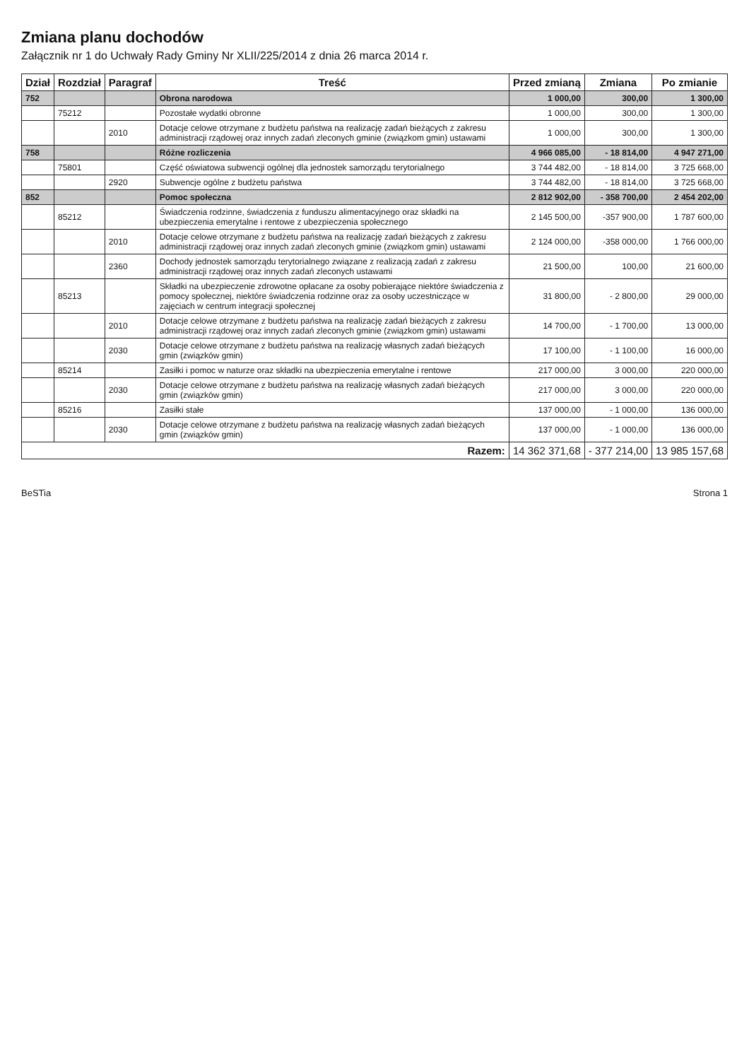Zmiana planu dochodów
Załącznik nr 1 do Uchwały Rady Gminy Nr XLII/225/2014 z dnia 26 marca 2014 r.
| Dział | Rozdział | Paragraf | Treść | Przed zmianą | Zmiana | Po zmianie |
| --- | --- | --- | --- | --- | --- | --- |
| 752 | | | Obrona narodowa | 1 000,00 | 300,00 | 1 300,00 |
| | 75212 | | Pozostałe wydatki obronne | 1 000,00 | 300,00 | 1 300,00 |
| | | 2010 | Dotacje celowe otrzymane z budżetu państwa na realizację zadań bieżących z zakresu administracji rządowej oraz innych zadań zleconych gminie (związkom gmin) ustawami | 1 000,00 | 300,00 | 1 300,00 |
| 758 | | | Różne rozliczenia | 4 966 085,00 | - 18 814,00 | 4 947 271,00 |
| | 75801 | | Część oświatowa subwencji ogólnej dla jednostek samorządu terytorialnego | 3 744 482,00 | - 18 814,00 | 3 725 668,00 |
| | | 2920 | Subwencje ogólne z budżetu państwa | 3 744 482,00 | - 18 814,00 | 3 725 668,00 |
| 852 | | | Pomoc społeczna | 2 812 902,00 | - 358 700,00 | 2 454 202,00 |
| | 85212 | | Świadczenia rodzinne, świadczenia z funduszu alimentacyjnego oraz składki na ubezpieczenia emerytalne i rentowe z ubezpieczenia społecznego | 2 145 500,00 | -357 900,00 | 1 787 600,00 |
| | | 2010 | Dotacje celowe otrzymane z budżetu państwa na realizację zadań bieżących z zakresu administracji rządowej oraz innych zadań zleconych gminie (związkom gmin) ustawami | 2 124 000,00 | -358 000,00 | 1 766 000,00 |
| | | 2360 | Dochody jednostek samorządu terytorialnego związane z realizacją zadań z zakresu administracji rządowej oraz innych zadań zleconych ustawami | 21 500,00 | 100,00 | 21 600,00 |
| | 85213 | | Składki na ubezpieczenie zdrowotne opłacane za osoby pobierające niektóre świadczenia z pomocy społecznej, niektóre świadczenia rodzinne oraz za osoby uczestniczące w zajęciach w centrum integracji społecznej | 31 800,00 | - 2 800,00 | 29 000,00 |
| | | 2010 | Dotacje celowe otrzymane z budżetu państwa na realizację zadań bieżących z zakresu administracji rządowej oraz innych zadań zleconych gminie (związkom gmin) ustawami | 14 700,00 | - 1 700,00 | 13 000,00 |
| | | 2030 | Dotacje celowe otrzymane z budżetu państwa na realizację własnych zadań bieżących gmin (związków gmin) | 17 100,00 | - 1 100,00 | 16 000,00 |
| | 85214 | | Zasiłki i pomoc w naturze oraz składki na ubezpieczenia emerytalne i rentowe | 217 000,00 | 3 000,00 | 220 000,00 |
| | | 2030 | Dotacje celowe otrzymane z budżetu państwa na realizację własnych zadań bieżących gmin (związków gmin) | 217 000,00 | 3 000,00 | 220 000,00 |
| | 85216 | | Zasiłki stałe | 137 000,00 | - 1 000,00 | 136 000,00 |
| | | 2030 | Dotacje celowe otrzymane z budżetu państwa na realizację własnych zadań bieżących gmin (związków gmin) | 137 000,00 | - 1 000,00 | 136 000,00 |
| Razem: | | | | 14 362 371,68 | - 377 214,00 | 13 985 157,68 |
BeSTia Strona 1